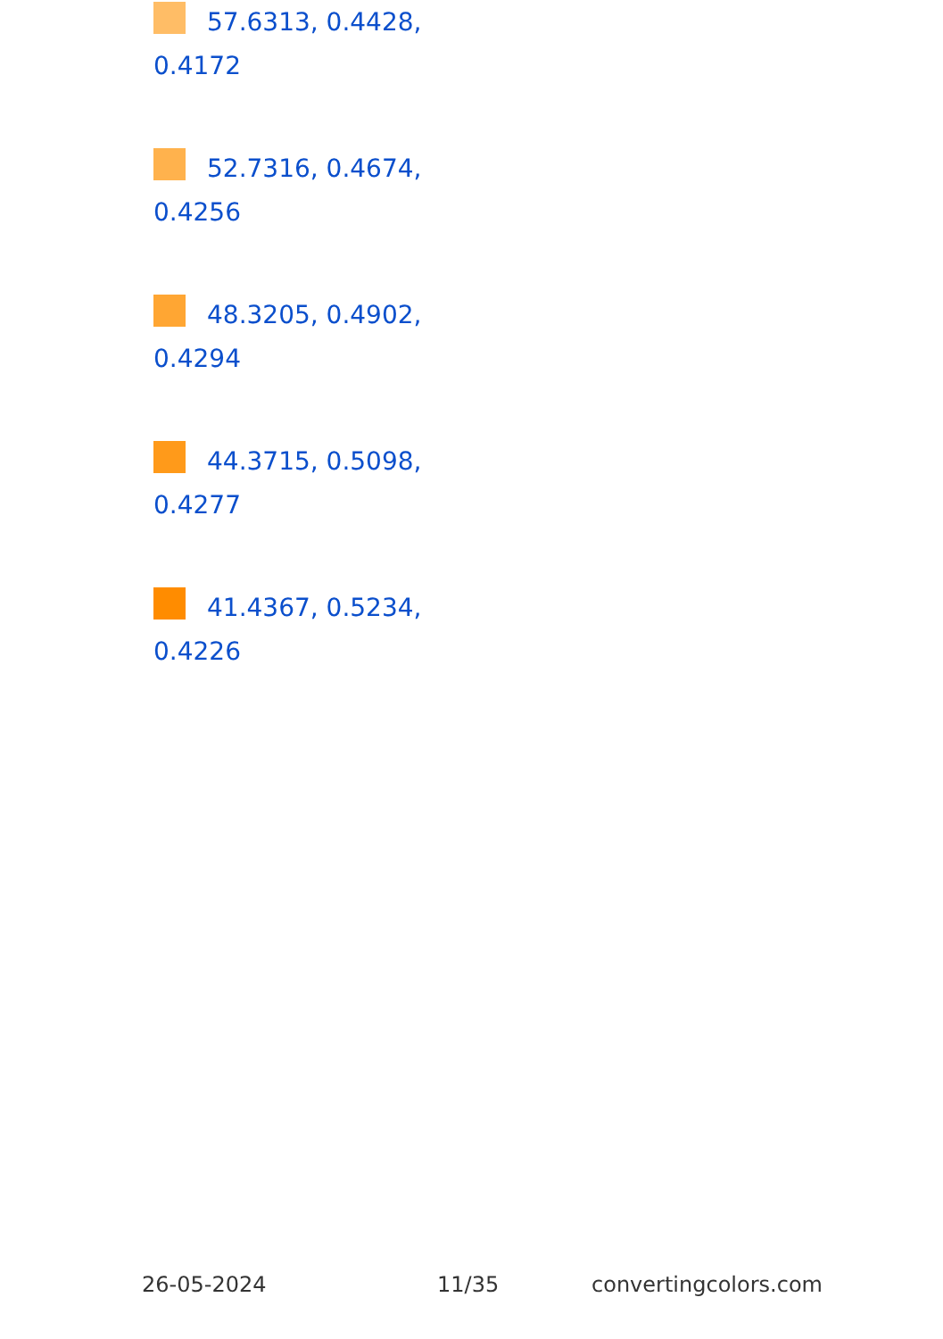57.6313, 0.4428, 0.4172
52.7316, 0.4674, 0.4256
48.3205, 0.4902, 0.4294
44.3715, 0.5098, 0.4277
41.4367, 0.5234, 0.4226
26-05-2024 11/35 convertingcolors.com